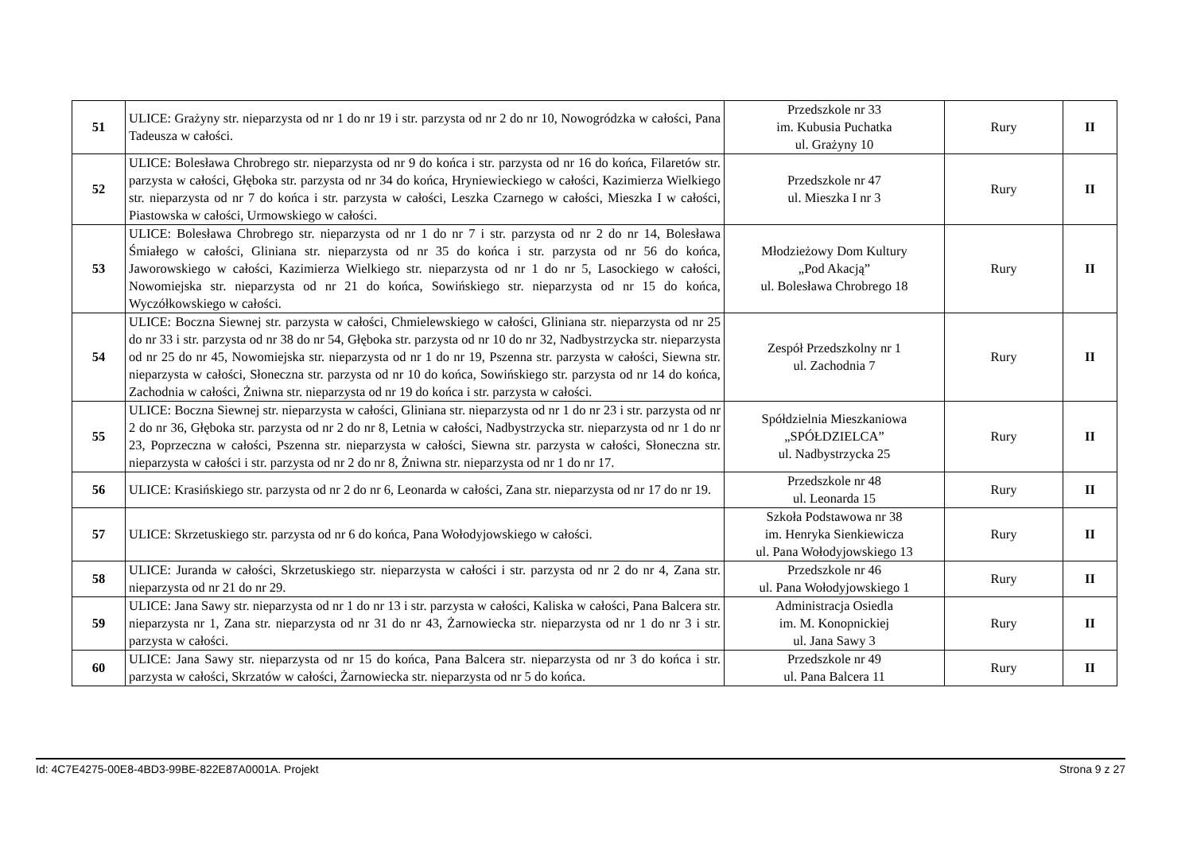| 51 | ULICE: Grażyny str. nieparzysta od nr 1 do nr 19 i str. parzysta od nr 2 do nr 10, Nowogródzka w całości, Pana Tadeusza w całości. | Przedszkole nr 33 im. Kubusia Puchatka ul. Grażyny 10 | Rury | II |
| 52 | ULICE: Bolesława Chrobrego str. nieparzysta od nr 9 do końca i str. parzysta od nr 16 do końca, Filaretów str. parzysta w całości, Głęboka str. parzysta od nr 34 do końca, Hryniewieckiego w całości, Kazimierza Wielkiego str. nieparzysta od nr 7 do końca i str. parzysta w całości, Leszka Czarnego w całości, Mieszka I w całości, Piastowska w całości, Urmowskiego w całości. | Przedszkole nr 47 ul. Mieszka I nr 3 | Rury | II |
| 53 | ULICE: Bolesława Chrobrego str. nieparzysta od nr 1 do nr 7 i str. parzysta od nr 2 do nr 14, Bolesława Śmiałego w całości, Gliniana str. nieparzysta od nr 35 do końca i str. parzysta od nr 56 do końca, Jaworowskiego w całości, Kazimierza Wielkiego str. nieparzysta od nr 1 do nr 5, Lasockiego w całości, Nowomiejska str. nieparzysta od nr 21 do końca, Sowińskiego str. nieparzysta od nr 15 do końca, Wyczółkowskiego w całości. | Młodzieżowy Dom Kultury „Pod Akacją” ul. Bolesława Chrobrego 18 | Rury | II |
| 54 | ULICE: Boczna Siewnej str. parzysta w całości, Chmielewskiego w całości, Gliniana str. nieparzysta od nr 25 do nr 33 i str. parzysta od nr 38 do nr 54, Głęboka str. parzysta od nr 10 do nr 32, Nadbystrzycka str. nieparzysta od nr 25 do nr 45, Nowomiejska str. nieparzysta od nr 1 do nr 19, Pszenna str. parzysta w całości, Siewna str. nieparzysta w całości, Słoneczna str. parzysta od nr 10 do końca, Sowińskiego str. parzysta od nr 14 do końca, Zachodnia w całości, Żniwna str. nieparzysta od nr 19 do końca i str. parzysta w całości. | Zespół Przedszkolny nr 1 ul. Zachodnia 7 | Rury | II |
| 55 | ULICE: Boczna Siewnej str. nieparzysta w całości, Gliniana str. nieparzysta od nr 1 do nr 23 i str. parzysta od nr 2 do nr 36, Głęboka str. parzysta od nr 2 do nr 8, Letnia w całości, Nadbystrzycka str. nieparzysta od nr 1 do nr 23, Poprzeczna w całości, Pszenna str. nieparzysta w całości, Siewna str. parzysta w całości, Słoneczna str. nieparzysta w całości i str. parzysta od nr 2 do nr 8, Żniwna str. nieparzysta od nr 1 do nr 17. | Spółdzielnia Mieszkaniowa „SPÓŁDZIELCA” ul. Nadbystrzycka 25 | Rury | II |
| 56 | ULICE: Krasińskiego str. parzysta od nr 2 do nr 6, Leonarda w całości, Zana str. nieparzysta od nr 17 do nr 19. | Przedszkole nr 48 ul. Leonarda 15 | Rury | II |
| 57 | ULICE: Skrzetuskiego str. parzysta od nr 6 do końca, Pana Wołodyjowskiego w całości. | Szkoła Podstawowa nr 38 im. Henryka Sienkiewicza ul. Pana Wołodyjowskiego 13 | Rury | II |
| 58 | ULICE: Juranda w całości, Skrzetuskiego str. nieparzysta w całości i str. parzysta od nr 2 do nr 4, Zana str. nieparzysta od nr 21 do nr 29. | Przedszkole nr 46 ul. Pana Wołodyjowskiego 1 | Rury | II |
| 59 | ULICE: Jana Sawy str. nieparzysta od nr 1 do nr 13 i str. parzysta w całości, Kaliska w całości, Pana Balcera str. nieparzysta nr 1, Zana str. nieparzysta od nr 31 do nr 43, Żarnowiecka str. nieparzysta od nr 1 do nr 3 i str. parzysta w całości. | Administracja Osiedla im. M. Konopnickiej ul. Jana Sawy 3 | Rury | II |
| 60 | ULICE: Jana Sawy str. nieparzysta od nr 15 do końca, Pana Balcera str. nieparzysta od nr 3 do końca i str. parzysta w całości, Skrzatów w całości, Żarnowiecka str. nieparzysta od nr 5 do końca. | Przedszkole nr 49 ul. Pana Balcera 11 | Rury | II |
Id: 4C7E4275-00E8-4BD3-99BE-822E87A0001A. Projekt Strona 9 z 27